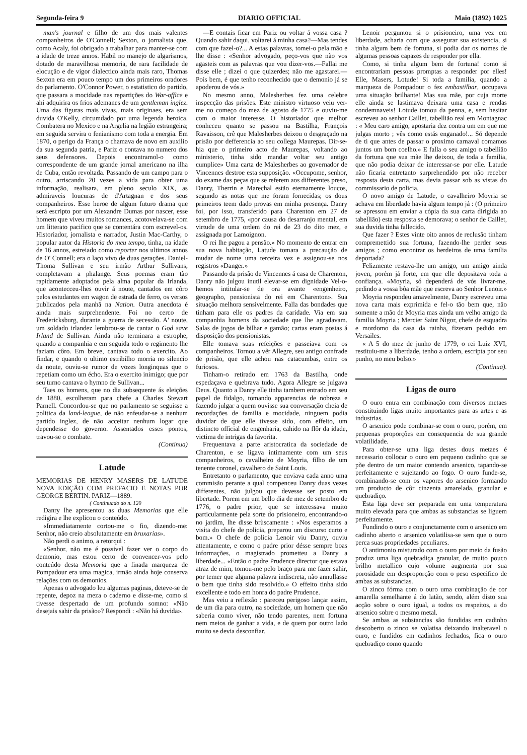Segunda-feira 9 DIARIO OFFICIAL Maio (1892) 1025
man's journal e filho de um dos mais valentes companheiros de O'Connell; Sexton, o jornalista que, como Acaly, foi obrigado a trabalhar para manter-se com a idade de treze annos. Habil no manejo de algarismos, dotado de maravilhosa memoria, de rara facilidade de elocução e de vigor dialectico ainda mais raro, Thomas Sexton era em pouco tempo um dos primeiros oradores do parlamento. O'Connor Power, o estatistico do partido, que passara a mocidade nas repartições do War-office e ahi adquirira os frios ademanes de um gentleman inglez. Uma das figuras mais vivas, mais originaes, era sem duvida O'Kelly, circumdado por uma legenda heroica. Combatera no Mexico e na Argelia na legião estrangeira; em seguida servira o fenianismo com toda a energia. Em 1870, o perigo da França o chamava de novo em auxilio da sua segunda patria, e Pariz o contava no numero dos seus defensores. Depois encontramol-o como correspondente de um grande jornal americano na ilha de Cuba, então revoltada. Passando de um campo para o outro, arriscando 20 vezes a vida para obter uma informação, realisara, em pleno seculo XIX, as admiraveis loucuras de d'Artagnan e dos seus companheiros. Esse heroe de algum futuro drama que será escripto por um Alexandre Dumas por nascer, esse homem que viveu muitos romances, acotovelava-se com um litterato pacifico que se contentára com escrevel-os. Historiador, jornalista e narrador, Justin Mac-Carthy, o popular autor da Historia do meu tempo, tinha, na idade de 16 annos, estreiado como reporter nos ultimos annos de O' Connell; era o laço vivo de duas gerações. Daniel-Thoma Sullivan e seu irmão Arthur Sullivans, completavam a phalange. Seus poemas eram tão rapidamente adoptados pela alma popular da Irlanda, que acontecceu-lhes ouvir á noute, cantados em côro pelos estudantes em wagon de estrada de ferro, os versos publicados pela manhã na Nation. Outra anecdota é ainda mais surprehendente. Foi no cerco de Fredericksburg, durante a guerra de secessão. A' noute, um soldado irlandez lembrou-se de cantar o God save Irland de Sullivan. Ainda não terminara a estrophe, quando a companhia e em seguida todo o regimento lhe faziam côro. Em breve, cantava todo o exercito. Ao findar, e quando o ultimo estribilho morria no silencio da noute, ouviu-se rumor de vozes longinquas que o repetiam como um écho. Era o exercito inimigo; que por seu turno cantava o hymno de Sullivan...
Taes os homens, que no dia subsequente ás eleições de 1880, escolheram para chefe a Charles Stewart Parnell. Concordou-se que no parlamento se seguisse a politica da land-league, de não enfeudar-se a nenhum partido inglez, de não acceitar nenhum logar que dependesse do governo. Assentados esses pontos, travou-se o combate.
(Continua)
Latude
MEMORIAS DE HENRY MASERS DE LATUDE NOVA EDIÇÃO COM PREFACIO E NOTAS POR GEORGE BERTIN. PARIZ—1889.
( Continuado do n. 120
Danry lhe apresentou as duas Memorias que elle redigira e lhe explicou o conteúdo.
«Immediatamente cortou-me o fio, dizendo-me: Senhor, não creio absolutamente em bruxarias».
Não perdi o animo, a retorqui :
«Senhor, não me é possivel fazer ver o corpo do demonio, mas estou certo de convencer-vos pelo conteúdo desta Memoria que a finada marqueza de Pompadour era uma magica, irmão ainda hoje conserva relações com os demonios.
Apenas o advogado leu algumas paginas, deteve-se de repente, depoz na meza o caderno e disse-me, como si tivesse despertado de um profundo somno: «Não desejais sahir da prisão»? Respondi : «Não há duvida».
—E contais ficar em Pariz ou voltar á vossa casa ? Quando sahir daqui, voltarei á minha casa?—Mas tendes com que fazel-o?... A estas palavras, tomei-o pela mão e lhe disse : «Senhor advogado, peço-vos que não vos agasteis com as palavras que vou dizer-vos.—Fallai me disse elle ; dizei o que quizerdes; não me agastarei.—Pois bem, é que tenho reconhecido que o demonio já se apoderou de vós.»
No mesmo anno, Malesherbes fez uma celebre inspecção das prisões. Este ministro virtuoso veiu ver-me no começo do mez de agosto de 1775 e ouviu-me com o maior interesse. O historiador que melhor conheceu quanto se passou na Bastilha, François Ravaisson, crê que Malesherbes deixou o desgraçado na prisão por defferencia ao seu collega Maurepas. Dir-se-hia que o primeiro acto de Maurepas, voltando ao ministerio, tinha sido mandar voltar seu antigo cumplice» Uma carta de Malesherbes ao governador de Vincennes destroe esta supposição. «Occupome, senhor, do exame das peças que se referem aos differentes preso, Danry, Therrin e Marechal estão eternamente loucos, segundo as notas que me foram fornecidas; os dous primeiros teem dado provas em minha presença. Danry foi, por isso, transferido para Charenton em 27 de setembro de 1775, «por causa do desarranjo mental, em virtude de uma ordem do rei de 23 do dito mez, e assignada por Lamoignon.
O rei lhe pagou a pensão.» No momento de entrar em sua nova habitação, Latude tomara a precaução de mudar de nome uma terceira vez e assignou-se nos registros «Danger.»
Passando da prisão de Vincennes á casa de Charenton, Danry não julgou inutil elevar-se em dignidade Vel-o-hemos intitular-se de ora avante «engenheiro, geographo, pensionista do rei em Charenton». Sua situação melhora sensivelmente. Falla das bondades que tinham para elle os padres da caridade. Via em sua companhia homens da sociedade que lhe agradavam. Salas de jogos de bilhar e gamão; cartas eram postas á disposição dos pensionistas.
Elle tomava suas refeições e passeiava com os companheiros. Tornou a vêr Allegre, seu antigo confrade de prisão, que elle achou nas catacumbas, entre os furiosos.
Tinham-o retirado em 1763 da Bastilha, onde espedaçava e quebrava tudo. Agora Allegre se julgava Deus. Quanto a Danry elle tinha tambem entrado em seu papel de fidalgo, tomando apparencias de nobreza e fazendo julgar a quem ouvisse sua conversação cheia de recordações de familia e mocidade, ninguem podia duvidar de que elle tivesse sido, com effeito, um distincto official de engenharia, cahido na flôr da idade, victima de intrigas da favorita.
Frequentava a parte aristocratica da sociedade de Charenton, e se ligava intimamente com um seus companheiros, o cavalheiro de Moyria, filho de um tenente coronel, cavalhero de Saint Louis.
Entretanto o parlamento, que enviava cada anno uma commisão perante a qual compenceu Danry duas vezes differentes, não julgou que devesse ser posto em libertade. Porem em um bello dia de mez de setembro de 1776, o padre prior, que se interessava muito particularmente pela sorte do prisioneiro, encontrando-o no jardim, lhe disse brùscamente : «Nos esperamos a visita do chefe de policia, preparou um discurso curto e bom.» O chefe de policia Lenoir viu Danry, ouviu attentamente, e como o padre prior désse sempre boas informações, o magistrado prometteu a Danry a liberdade... «Então o padre Prudence director que estava atraz de mim, tomou-me pelo braço para me fazer sahir, por temer que alguma palavra indiscreta, não annullasse o bem que tinha sido resolvido.» O effeito tinha sido excellente e todo em honra do padre Prudence.
Mas veiu a reflexão : pareceu perigoso lançar assim, de um dia para outro, na sociedade, um homem que não saberia como viver, não tendo parentes, nem fortuna nem meios de ganhar a vida, e de quem por outro lado muito se devia desconfiar.
Lenoir perguntou si o prisioneiro, uma vez em liberdade, acharia com que assegurar sua existencia, si tinha algum bem de fortuna, si podia dar os nomes de algumas pessoas capazes de responder por ella.
Como, si tinha algum bem de fortuna! como si encontrariam pessoas promptas a responder por elles! Elle, Masers, Lotude! Si toda a familia, quando a marqueza de Pompadour o fez embastilhar, occupava uma situação brilhante! Mas sua mãe, por cuja morte elle ainda se lastimava deixara uma casa e rendas condemnaveis! Lotude tomou da penna, e, sem hesitar escreveu ao senhor Caillet, tabellião real em Montagnac : « Meu caro amigo, apostaria dez contra um em que me julgas morto ; vês como estás enganado!... Só depende de ti que antes de passar o proximo carnaval comamos juntos um bom coelho.» E falla o seu amigo o tabellião da fortuna que sua mãe lhe deixou, de toda a familia, que não podia deixar de interessar-se por elle. Latude não ficaria entretanto surprehendido por não receber resposta desta carta, mas devia passar sob as vistas do commissario de policia.
O novo amigo de Latude, o cavalheiro Moyria se achava em liberdade havia algum tempo já : (O primeiro se apressou em enviar a cópia da sua carta dirigida ao tabellião) esta resposta se demorava; o senhor de Caillet, sua duvida tinha fallecido.
Que fazer ? Estes vinte oito annos de reclusão tinham compremettido sua fortuna, fazendo-lhe perder seus amigos ; como encontrar os herdeiros de uma familia deportada?
Felizmente restava-lhe um amigo, um amigo ainda joven, porém já forte, em que elle depositava toda a confiança. «Moyria, só dependerá de vós livrar-me, pedindo a vossa bôa mãe que escreva ao Senhor Lenoir.»
Moyria respondeu amavelmente, Danry escreveu uma nova carta mais exprimida e fel-o tão bem que, não somente a mão de Moyria mas ainda um velho amigo da familia Moyria ; Mercier Saint Nigor, chefe de esquadra e mordomo da casa da rainha, fizeram pedido em Versailes.
« A 5 do mez de junho de 1779, o rei Luiz XVI, restituiu-me a liberdade, tenho a ordem, escripta por seu punho, no meu bolso.»
(Continua).
Ligas de ouro
O ouro entra em combinação com diversos metaes constituindo ligas muito importantes para as artes e as industrias.
O arsenico pode combinar-se com o ouro, porém, em pequenas proporções em consequencia de sua grande volatilidade.
Para obter-se uma liga destes dous metaes é necessario collocar o ouro em pequeno cadinho que se põe dentro de um maior contendo arsenico, tapando-se perfeitamente e sujeitando ao fogo. O ouro funde-se, combinando-se com os vapores do arsenico formando um producto de côr cinzenta amarelada, granular e quebradiço.
Esta liga deve ser preparada em uma temperatura muito elevada para que ambas as substancias se liguem perfeitamente.
Fundindo o ouro e conjunctamente com o arsenico em cadinho aberto o arsenico volatilisa-se sem que o ouro perca suas propriedades peculiares.
O antimonio misturado com o ouro por meio da fusão produz uma liga quebradiça granular, de muito pouco brilho metallico cujo volume augmenta por sua porosidade em desproporção com o peso especifico de ambas as substancias.
O zinco fórma com o ouro uma combinação de cor amarella semelhante á do latão, sendo, além disto sua acção sobre o ouro igual, a todos os respeitos, a do arsenico sobre o mesmo metal.
Se ambas as substancias são fundidas em cadinho descoberto o zinco se volatisa deixando inalteravel o ouro, e fundidos em cadinhos fechados, fica o ouro quebradiço como quando